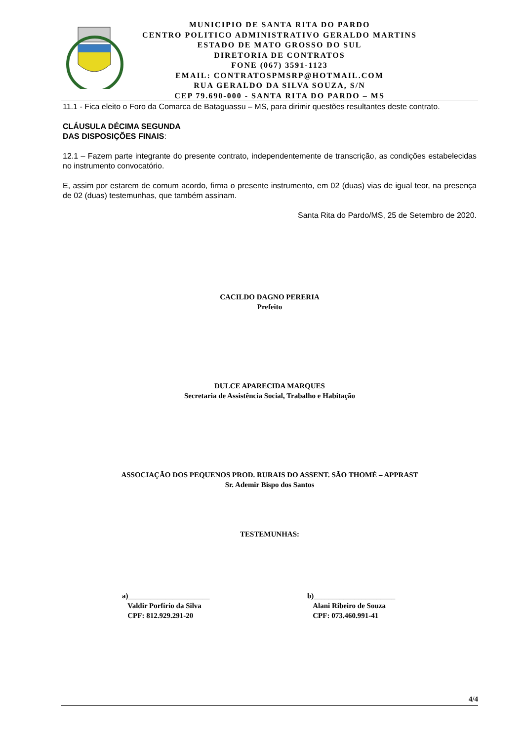MUNICIPIO DE SANTA RITA DO PARDO
CENTRO POLITICO ADMINISTRATIVO GERALDO MARTINS
ESTADO DE MATO GROSSO DO SUL
DIRETORIA DE CONTRATOS
FONE (067) 3591-1123
EMAIL: CONTRATOSPMSRP@HOTMAIL.COM
RUA GERALDO DA SILVA SOUZA, S/N
CEP 79.690-000 - SANTA RITA DO PARDO – MS
11.1 - Fica eleito o Foro da Comarca de Bataguassu – MS, para dirimir questões resultantes deste contrato.
CLÁUSULA DÉCIMA SEGUNDA
DAS DISPOSIÇÕES FINAIS:
12.1 – Fazem parte integrante do presente contrato, independentemente de transcrição, as condições estabelecidas no instrumento convocatório.
E, assim por estarem de comum acordo, firma o presente instrumento, em 02 (duas) vias de igual teor, na presença de 02 (duas) testemunhas, que também assinam.
Santa Rita do Pardo/MS, 25 de Setembro de 2020.
CACILDO DAGNO PERERIA
Prefeito
DULCE APARECIDA MARQUES
Secretaria de Assistência Social, Trabalho e Habitação
ASSOCIAÇÃO DOS PEQUENOS PROD. RURAIS DO ASSENT. SÃO THOMÉ – APPRAST
Sr. Ademir Bispo dos Santos
TESTEMUNHAS:
a)______________________
Valdir Porfírio da Silva
CPF: 812.929.291-20
b)______________________
Alani Ribeiro de Souza
CPF: 073.460.991-41
4/4